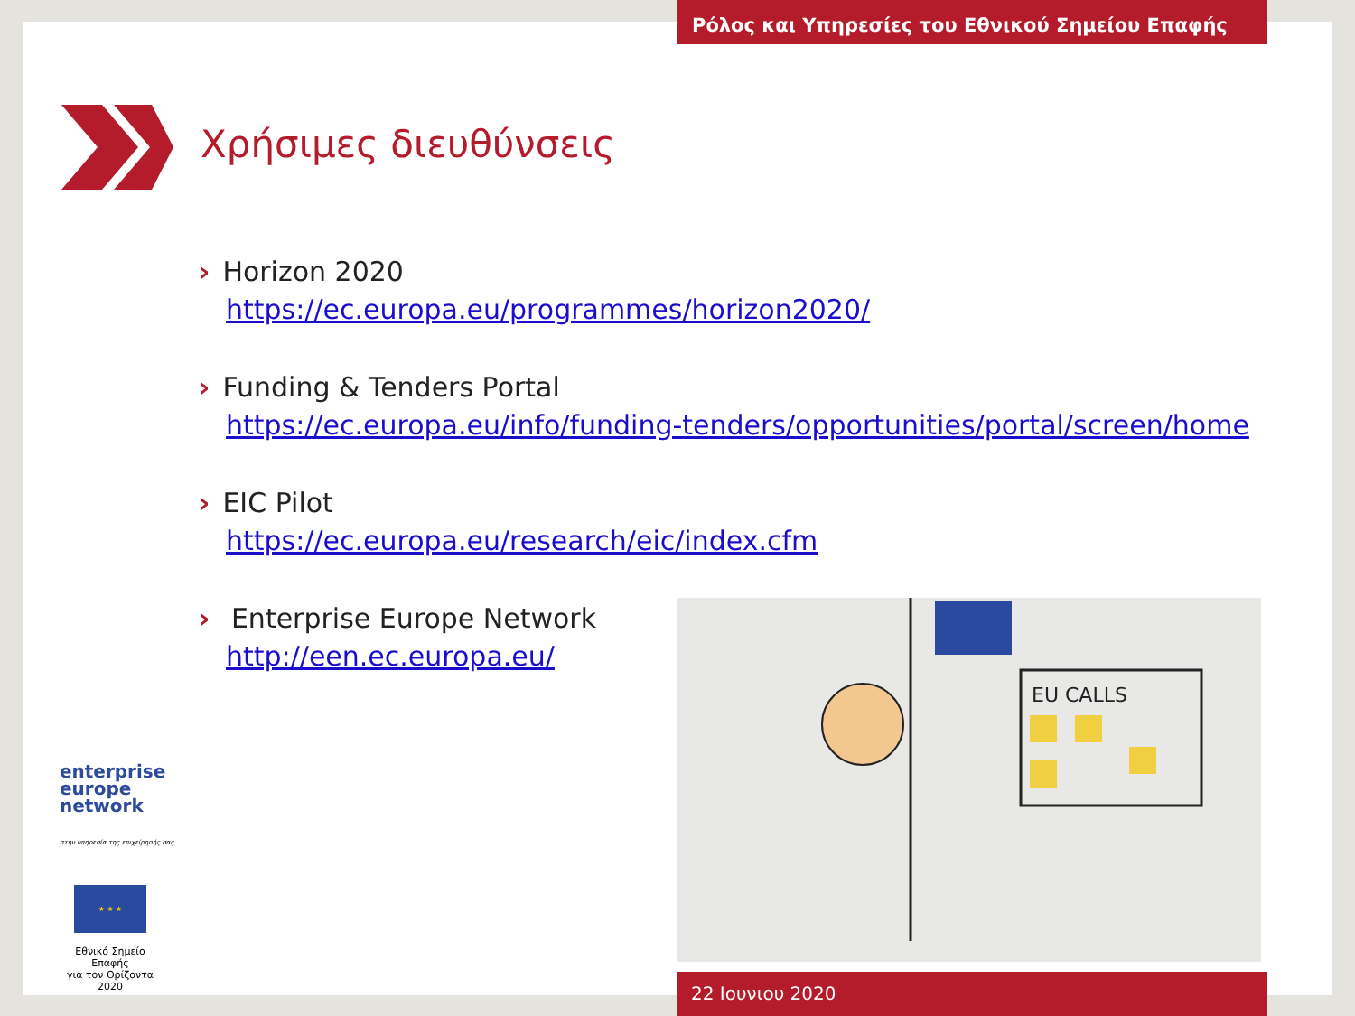Ρόλος και Υπηρεσίες του Εθνικού Σημείου Επαφής
Χρήσιμες διευθύνσεις
› Horizon 2020
https://ec.europa.eu/programmes/horizon2020/
› Funding & Tenders Portal
https://ec.europa.eu/info/funding-tenders/opportunities/portal/screen/home
› EIC Pilot
https://ec.europa.eu/research/eic/index.cfm
› Enterprise Europe Network
http://een.ec.europa.eu/
EU CALLS
enterprise
europe
network
στην υπηρεσία της επιχείρησής σας
★ ★ ★
Εθνικό Σημείο Επαφής
για τον Ορίζοντα 2020
22 Ιουνιου 2020